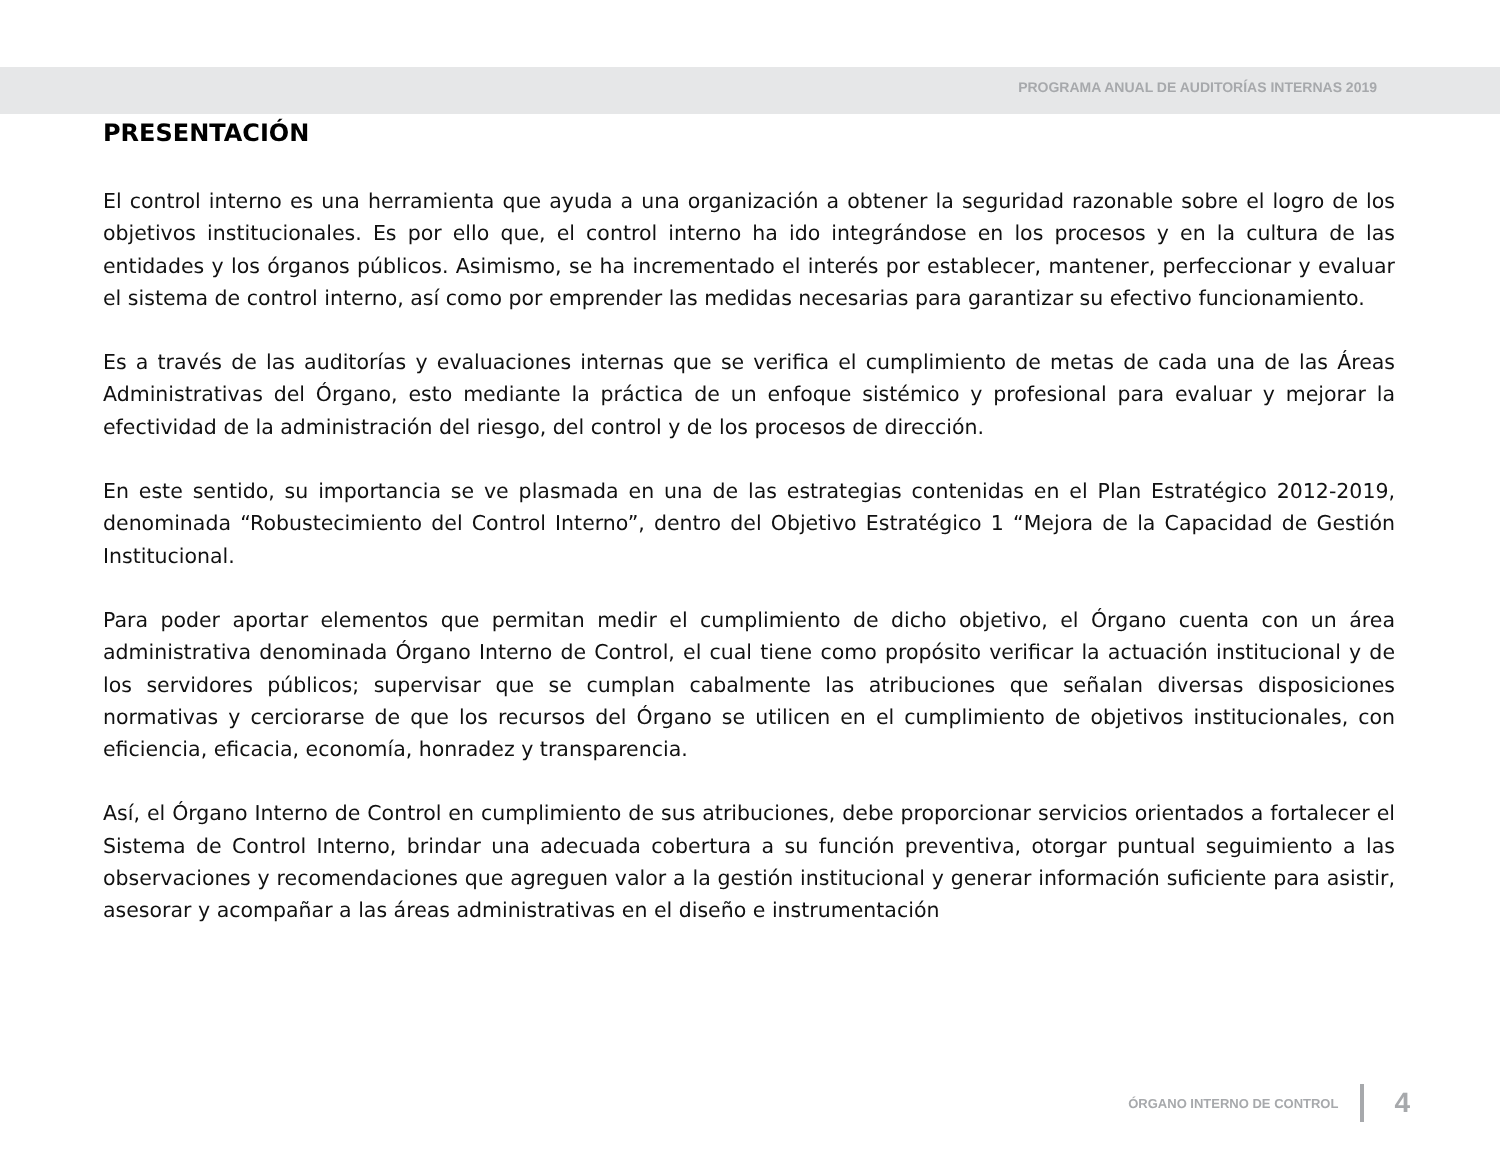PROGRAMA ANUAL DE AUDITORÍAS INTERNAS 2019
PRESENTACIÓN
El control interno es una herramienta que ayuda a una organización a obtener la seguridad razonable sobre el logro de los objetivos institucionales. Es por ello que, el control interno ha ido integrándose en los procesos y en la cultura de las entidades y los órganos públicos. Asimismo, se ha incrementado el interés por establecer, mantener, perfeccionar y evaluar el sistema de control interno, así como por emprender las medidas necesarias para garantizar su efectivo funcionamiento.
Es a través de las auditorías y evaluaciones internas que se verifica el cumplimiento de metas de cada una de las Áreas Administrativas del Órgano, esto mediante la práctica de un enfoque sistémico y profesional para evaluar y mejorar la efectividad de la administración del riesgo, del control y de los procesos de dirección.
En este sentido, su importancia se ve plasmada en una de las estrategias contenidas en el Plan Estratégico 2012-2019, denominada “Robustecimiento del Control Interno”, dentro del Objetivo Estratégico 1 “Mejora de la Capacidad de Gestión Institucional.
Para poder aportar elementos que permitan medir el cumplimiento de dicho objetivo, el Órgano cuenta con un área administrativa denominada Órgano Interno de Control, el cual tiene como propósito verificar la actuación institucional y de los servidores públicos; supervisar que se cumplan cabalmente las atribuciones que señalan diversas disposiciones normativas y cerciorarse de que los recursos del Órgano se utilicen en el cumplimiento de objetivos institucionales, con eficiencia, eficacia, economía, honradez y transparencia.
Así, el Órgano Interno de Control en cumplimiento de sus atribuciones, debe proporcionar servicios orientados a fortalecer el Sistema de Control Interno, brindar una adecuada cobertura a su función preventiva, otorgar puntual seguimiento a las observaciones y recomendaciones que agreguen valor a la gestión institucional y generar información suficiente para asistir, asesorar y acompañar a las áreas administrativas en el diseño e instrumentación
ÓRGANO INTERNO DE CONTROL 4